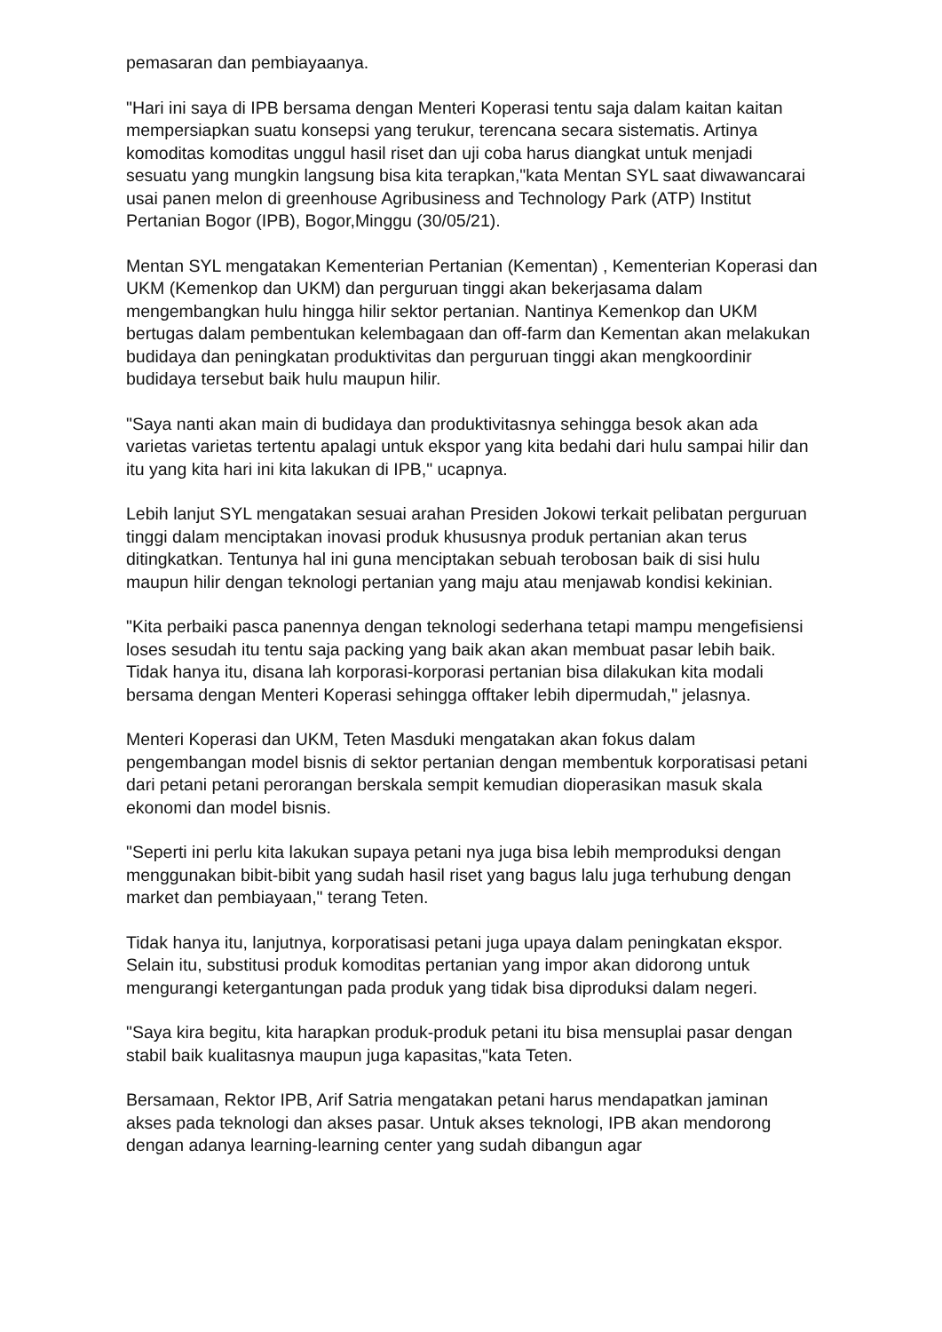pemasaran dan pembiayaanya.
"Hari ini saya di IPB bersama dengan Menteri Koperasi tentu saja dalam kaitan kaitan mempersiapkan suatu konsepsi yang terukur, terencana secara sistematis. Artinya komoditas komoditas unggul hasil riset dan uji coba harus diangkat untuk menjadi sesuatu yang mungkin langsung bisa kita terapkan,"kata Mentan SYL saat diwawancarai usai panen melon di greenhouse Agribusiness and Technology Park (ATP) Institut Pertanian Bogor (IPB), Bogor,Minggu (30/05/21).
Mentan SYL mengatakan Kementerian Pertanian (Kementan) , Kementerian Koperasi dan UKM (Kemenkop dan UKM) dan perguruan tinggi akan bekerjasama dalam mengembangkan hulu hingga hilir sektor pertanian. Nantinya Kemenkop dan UKM bertugas dalam pembentukan kelembagaan dan off-farm dan Kementan akan melakukan budidaya dan peningkatan produktivitas dan perguruan tinggi akan mengkoordinir budidaya tersebut baik hulu maupun hilir.
"Saya nanti akan main di budidaya dan produktivitasnya sehingga besok akan ada varietas varietas tertentu apalagi untuk ekspor yang kita bedahi dari hulu sampai hilir dan itu yang kita hari ini kita lakukan di IPB," ucapnya.
Lebih lanjut SYL mengatakan sesuai arahan Presiden Jokowi terkait pelibatan perguruan tinggi dalam menciptakan inovasi produk khususnya produk pertanian akan terus ditingkatkan. Tentunya hal ini guna menciptakan sebuah terobosan baik di sisi hulu maupun hilir dengan teknologi pertanian yang maju atau menjawab kondisi kekinian.
"Kita perbaiki pasca panennya dengan teknologi sederhana tetapi mampu mengefisiensi loses sesudah itu tentu saja packing yang baik akan akan membuat pasar lebih baik. Tidak hanya itu, disana lah korporasi-korporasi pertanian bisa dilakukan kita modali bersama dengan Menteri Koperasi sehingga offtaker lebih dipermudah," jelasnya.
Menteri Koperasi dan UKM, Teten Masduki mengatakan akan fokus dalam pengembangan model bisnis di sektor pertanian dengan membentuk korporatisasi petani dari petani petani perorangan berskala sempit kemudian dioperasikan masuk skala ekonomi dan model bisnis.
"Seperti ini perlu kita lakukan supaya petani nya juga bisa lebih memproduksi dengan menggunakan bibit-bibit yang sudah hasil riset yang bagus lalu juga terhubung dengan market dan pembiayaan," terang Teten.
Tidak hanya itu, lanjutnya, korporatisasi petani juga upaya dalam peningkatan ekspor. Selain itu, substitusi produk komoditas pertanian yang impor akan didorong untuk mengurangi ketergantungan pada produk yang tidak bisa diproduksi dalam negeri.
"Saya kira begitu, kita harapkan produk-produk petani itu bisa mensuplai pasar dengan stabil baik kualitasnya maupun juga kapasitas,"kata Teten.
Bersamaan, Rektor IPB, Arif Satria mengatakan petani harus mendapatkan jaminan akses pada teknologi dan akses pasar. Untuk akses teknologi, IPB akan mendorong dengan adanya learning-learning center yang sudah dibangun agar